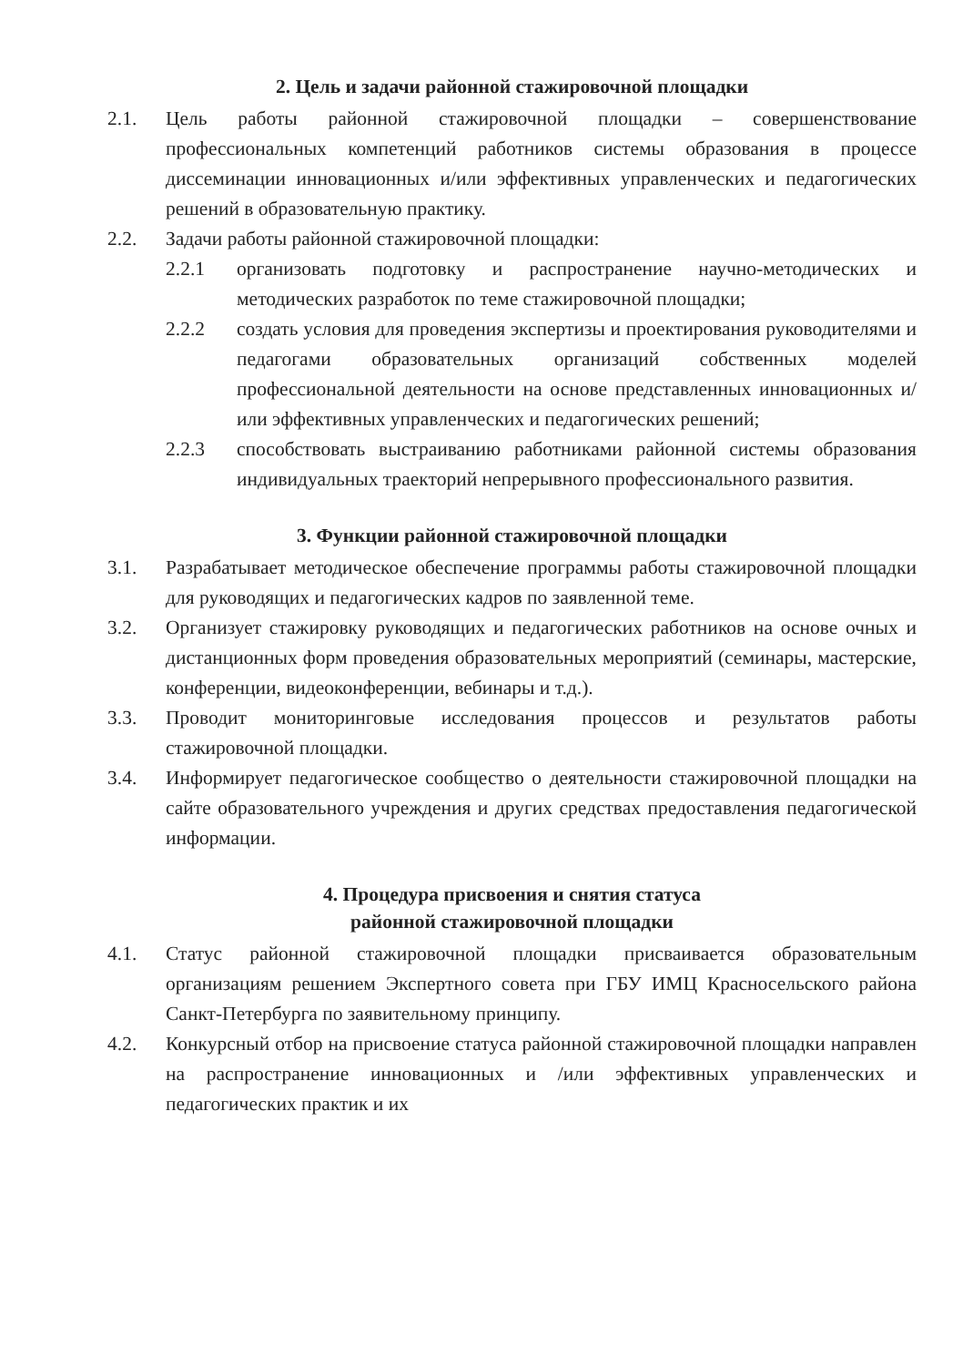2. Цель и задачи районной стажировочной площадки
2.1. Цель работы районной стажировочной площадки – совершенствование профессиональных компетенций работников системы образования в процессе диссеминации инновационных и/или эффективных управленческих и педагогических решений в образовательную практику.
2.2. Задачи работы районной стажировочной площадки:
2.2.1 организовать подготовку и распространение научно-методических и методических разработок по теме стажировочной площадки;
2.2.2 создать условия для проведения экспертизы и проектирования руководителями и педагогами образовательных организаций собственных моделей профессиональной деятельности на основе представленных инновационных и/или эффективных управленческих и педагогических решений;
2.2.3 способствовать выстраиванию работниками районной системы образования индивидуальных траекторий непрерывного профессионального развития.
3. Функции районной стажировочной площадки
3.1. Разрабатывает методическое обеспечение программы работы стажировочной площадки для руководящих и педагогических кадров по заявленной теме.
3.2. Организует стажировку руководящих и педагогических работников на основе очных и дистанционных форм проведения образовательных мероприятий (семинары, мастерские, конференции, видеоконференции, вебинары и т.д.).
3.3. Проводит мониторинговые исследования процессов и результатов работы стажировочной площадки.
3.4. Информирует педагогическое сообщество о деятельности стажировочной площадки на сайте образовательного учреждения и других средствах предоставления педагогической информации.
4. Процедура присвоения и снятия статуса
районной стажировочной площадки
4.1. Статус районной стажировочной площадки присваивается образовательным организациям решением Экспертного совета при ГБУ ИМЦ Красносельского района Санкт-Петербурга по заявительному принципу.
4.2. Конкурсный отбор на присвоение статуса районной стажировочной площадки направлен на распространение инновационных и /или эффективных управленческих и педагогических практик и их